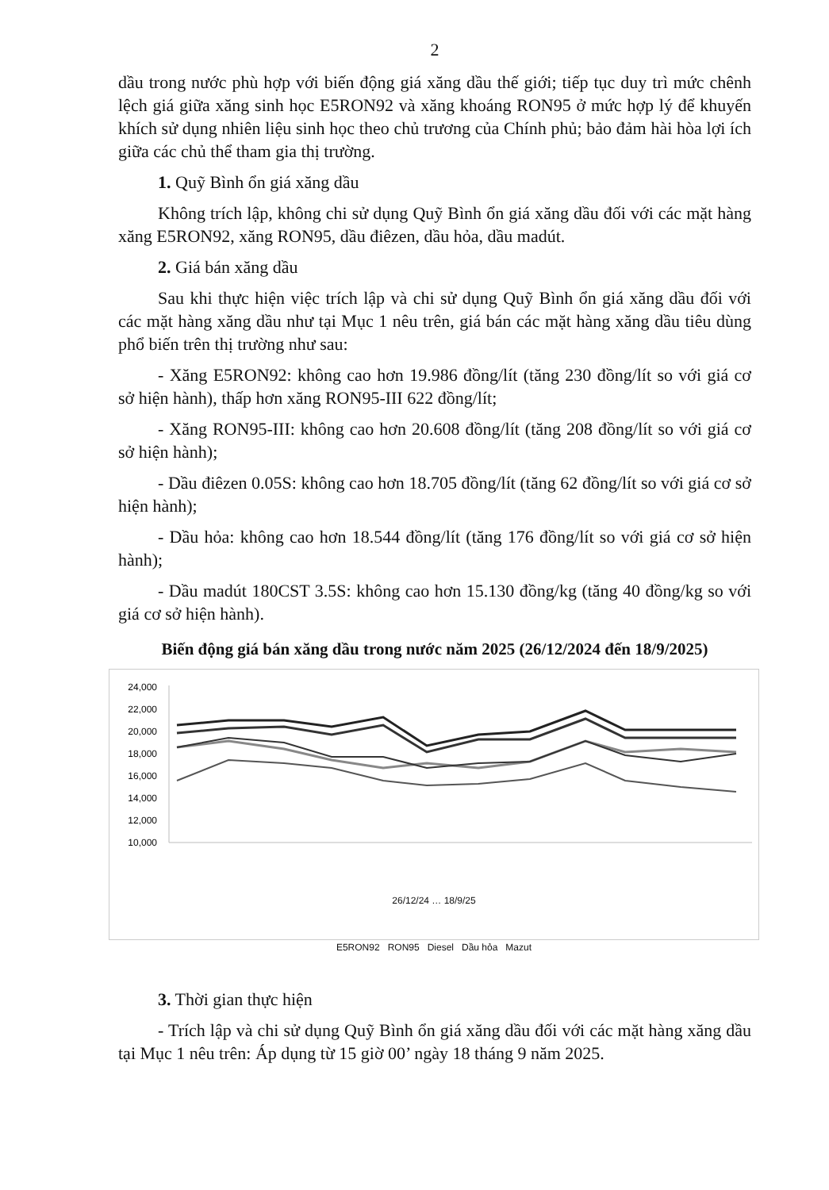2
dầu trong nước phù hợp với biến động giá xăng dầu thế giới; tiếp tục duy trì mức chênh lệch giá giữa xăng sinh học E5RON92 và xăng khoáng RON95 ở mức hợp lý để khuyến khích sử dụng nhiên liệu sinh học theo chủ trương của Chính phủ; bảo đảm hài hòa lợi ích giữa các chủ thể tham gia thị trường.
1. Quỹ Bình ổn giá xăng dầu
Không trích lập, không chi sử dụng Quỹ Bình ổn giá xăng dầu đối với các mặt hàng xăng E5RON92, xăng RON95, dầu điêzen, dầu hỏa, dầu madút.
2. Giá bán xăng dầu
Sau khi thực hiện việc trích lập và chi sử dụng Quỹ Bình ổn giá xăng dầu đối với các mặt hàng xăng dầu như tại Mục 1 nêu trên, giá bán các mặt hàng xăng dầu tiêu dùng phổ biến trên thị trường như sau:
- Xăng E5RON92: không cao hơn 19.986 đồng/lít (tăng 230 đồng/lít so với giá cơ sở hiện hành), thấp hơn xăng RON95-III 622 đồng/lít;
- Xăng RON95-III: không cao hơn 20.608 đồng/lít (tăng 208 đồng/lít so với giá cơ sở hiện hành);
- Dầu điêzen 0.05S: không cao hơn 18.705 đồng/lít (tăng 62 đồng/lít so với giá cơ sở hiện hành);
- Dầu hỏa: không cao hơn 18.544 đồng/lít (tăng 176 đồng/lít so với giá cơ sở hiện hành);
- Dầu madút 180CST 3.5S: không cao hơn 15.130 đồng/kg (tăng 40 đồng/kg so với giá cơ sở hiện hành).
Biến động giá bán xăng dầu trong nước năm 2025 (26/12/2024 đến 18/9/2025)
24,000
22,000
20,000
18,000
16,000
14,000
12,000
10,000
26/12/24 … 18/9/25
E5RON92 RON95 Diesel Dầu hỏa Mazut
3. Thời gian thực hiện
- Trích lập và chi sử dụng Quỹ Bình ổn giá xăng dầu đối với các mặt hàng xăng dầu tại Mục 1 nêu trên: Áp dụng từ 15 giờ 00’ ngày 18 tháng 9 năm 2025.